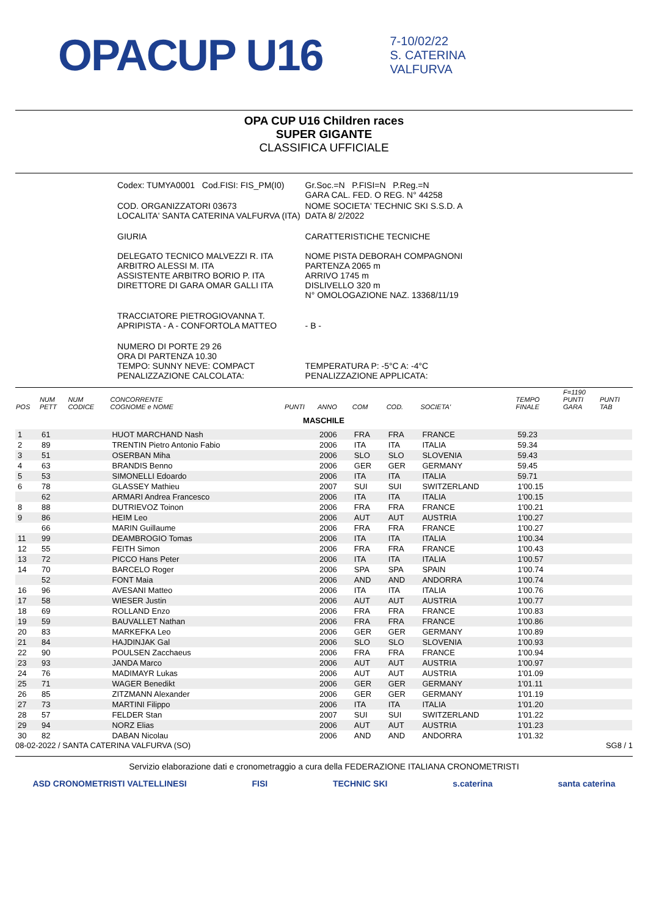OPACUP U16
7-10/02/22
S. CATERINA
VALFURVA
OPA CUP U16 Children races
SUPER GIGANTE
CLASSIFICA UFFICIALE
| Codex: TUMYA0001 Cod.FISI: FIS_PM(I0) | Gr.Soc.=N P.FISI=N P.Reg.=N GARA CAL. FED. O REG. N° 44258 |
| COD. ORGANIZZATORI 03673 LOCALITA' SANTA CATERINA VALFURVA (ITA) | NOME SOCIETA' TECHNIC SKI S.S.D. A DATA 8/ 2/2022 |
| GIURIA DELEGATO TECNICO MALVEZZI R. ITA ARBITRO ALESSI M. ITA ASSISTENTE ARBITRO BORIO P. ITA DIRETTORE DI GARA OMAR GALLI ITA | CARATTERISTICHE TECNICHE NOME PISTA DEBORAH COMPAGNONI PARTENZA 2065 m ARRIVO 1745 m DISLIVELLO 320 m N° OMOLOGAZIONE NAZ. 13368/11/19 |
| TRACCIATORE PIETROGIOVANNA T. APRIPISTA - A - CONFORTOLA MATTEO | - B - |
| NUMERO DI PORTE 29 26 ORA DI PARTENZA 10.30 TEMPO: SUNNY NEVE: COMPACT PENALIZZAZIONE CALCOLATA: | TEMPERATURA P: -5°C A: -4°C PENALIZZAZIONE APPLICATA: |
| POS | NUM PETT | NUM CODICE | CONCORRENTE COGNOME e NOME | PUNTI | ANNO | COM | COD. | SOCIETA' | TEMPO FINALE | F=1190 PUNTI GARA | PUNTI TAB |
| --- | --- | --- | --- | --- | --- | --- | --- | --- | --- | --- | --- |
| MASCHILE | | | | | | | | | | | |
| 1 | 61 | | HUOT MARCHAND Nash | | 2006 | FRA | FRA | FRANCE | 59.23 | | |
| 2 | 89 | | TRENTIN Pietro Antonio Fabio | | 2006 | ITA | ITA | ITALIA | 59.34 | | |
| 3 | 51 | | OSERBAN Miha | | 2006 | SLO | SLO | SLOVENIA | 59.43 | | |
| 4 | 63 | | BRANDIS Benno | | 2006 | GER | GER | GERMANY | 59.45 | | |
| 5 | 53 | | SIMONELLI Edoardo | | 2006 | ITA | ITA | ITALIA | 59.71 | | |
| 6 | 78 | | GLASSEY Mathieu | | 2007 | SUI | SUI | SWITZERLAND | 1'00.15 | | |
| | 62 | | ARMARI Andrea Francesco | | 2006 | ITA | ITA | ITALIA | 1'00.15 | | |
| 8 | 88 | | DUTRIEVOZ Toinon | | 2006 | FRA | FRA | FRANCE | 1'00.21 | | |
| 9 | 86 | | HEIM Leo | | 2006 | AUT | AUT | AUSTRIA | 1'00.27 | | |
| | 66 | | MARIN Guillaume | | 2006 | FRA | FRA | FRANCE | 1'00.27 | | |
| 11 | 99 | | DEAMBROGIO Tomas | | 2006 | ITA | ITA | ITALIA | 1'00.34 | | |
| 12 | 55 | | FEITH Simon | | 2006 | FRA | FRA | FRANCE | 1'00.43 | | |
| 13 | 72 | | PICCO Hans Peter | | 2006 | ITA | ITA | ITALIA | 1'00.57 | | |
| 14 | 70 | | BARCELO Roger | | 2006 | SPA | SPA | SPAIN | 1'00.74 | | |
| | 52 | | FONT Maia | | 2006 | AND | AND | ANDORRA | 1'00.74 | | |
| 16 | 96 | | AVESANI Matteo | | 2006 | ITA | ITA | ITALIA | 1'00.76 | | |
| 17 | 58 | | WIESER Justin | | 2006 | AUT | AUT | AUSTRIA | 1'00.77 | | |
| 18 | 69 | | ROLLAND Enzo | | 2006 | FRA | FRA | FRANCE | 1'00.83 | | |
| 19 | 59 | | BAUVALLET Nathan | | 2006 | FRA | FRA | FRANCE | 1'00.86 | | |
| 20 | 83 | | MARKEFKA Leo | | 2006 | GER | GER | GERMANY | 1'00.89 | | |
| 21 | 84 | | HAJDINJAK Gal | | 2006 | SLO | SLO | SLOVENIA | 1'00.93 | | |
| 22 | 90 | | POULSEN Zacchaeus | | 2006 | FRA | FRA | FRANCE | 1'00.94 | | |
| 23 | 93 | | JANDA Marco | | 2006 | AUT | AUT | AUSTRIA | 1'00.97 | | |
| 24 | 76 | | MADIMAYR Lukas | | 2006 | AUT | AUT | AUSTRIA | 1'01.09 | | |
| 25 | 71 | | WAGER Benedikt | | 2006 | GER | GER | GERMANY | 1'01.11 | | |
| 26 | 85 | | ZITZMANN Alexander | | 2006 | GER | GER | GERMANY | 1'01.19 | | |
| 27 | 73 | | MARTINI Filippo | | 2006 | ITA | ITA | ITALIA | 1'01.20 | | |
| 28 | 57 | | FELDER Stan | | 2007 | SUI | SUI | SWITZERLAND | 1'01.22 | | |
| 29 | 94 | | NORZ Elias | | 2006 | AUT | AUT | AUSTRIA | 1'01.23 | | |
| 30 | 82 | | DABAN Nicolau | | 2006 | AND | AND | ANDORRA | 1'01.32 | | |
08-02-2022 / SANTA CATERINA VALFURVA (SO) SG8 / 1
Servizio elaborazione dati e cronometraggio a cura della FEDERAZIONE ITALIANA CRONOMETRISTI
ASD CRONOMETRISTI VALTELLINESI FISI TECHNIC SKI s.caterina santa caterina